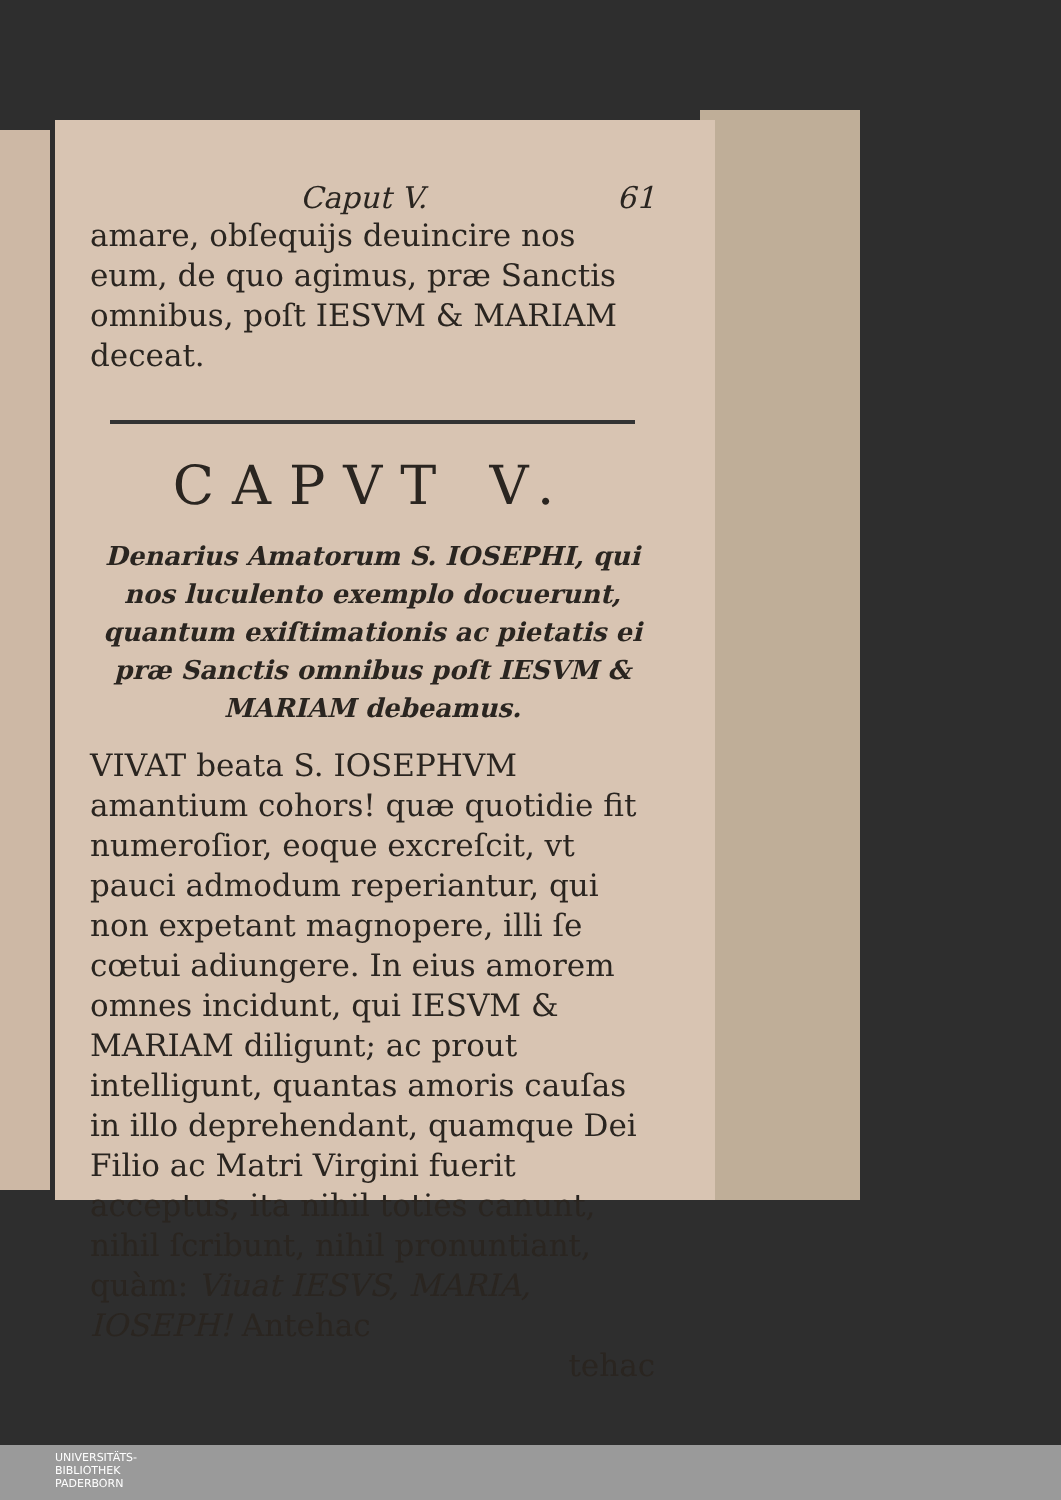Caput V. 61
amare, obſequijs deuincire nos eum, de quo agimus, præ Sanctis omnibus, poſt IESVM & MARIAM deceat.
CAPVT V.
Denarius Amatorum S. IOSEPHI, qui nos luculento exemplo docuerunt, quantum exiſtimationis ac pietatis ei præ Sanctis omnibus poſt IESVM & MARIAM debeamus.
VIVAT beata S. IOSEPHVM amantium cohors! quæ quotidie fit numeroſior, eoque excreſcit, vt pauci admodum reperiantur, qui non expetant magnopere, illi ſe cœtui adiungere. In eius amorem omnes incidunt, qui IESVM & MARIAM diligunt; ac prout intelligunt, quantas amoris cauſas in illo deprehendant, quamque Dei Filio ac Matri Virgini fuerit acceptus, ita nihil toties canunt, nihil ſcribunt, nihil pronuntiant, quàm: Viuat IESVS, MARIA, IOSEPH! Antehac
tehac
UNIVERSITÄTS-
BIBLIOTHEK
PADERBORN